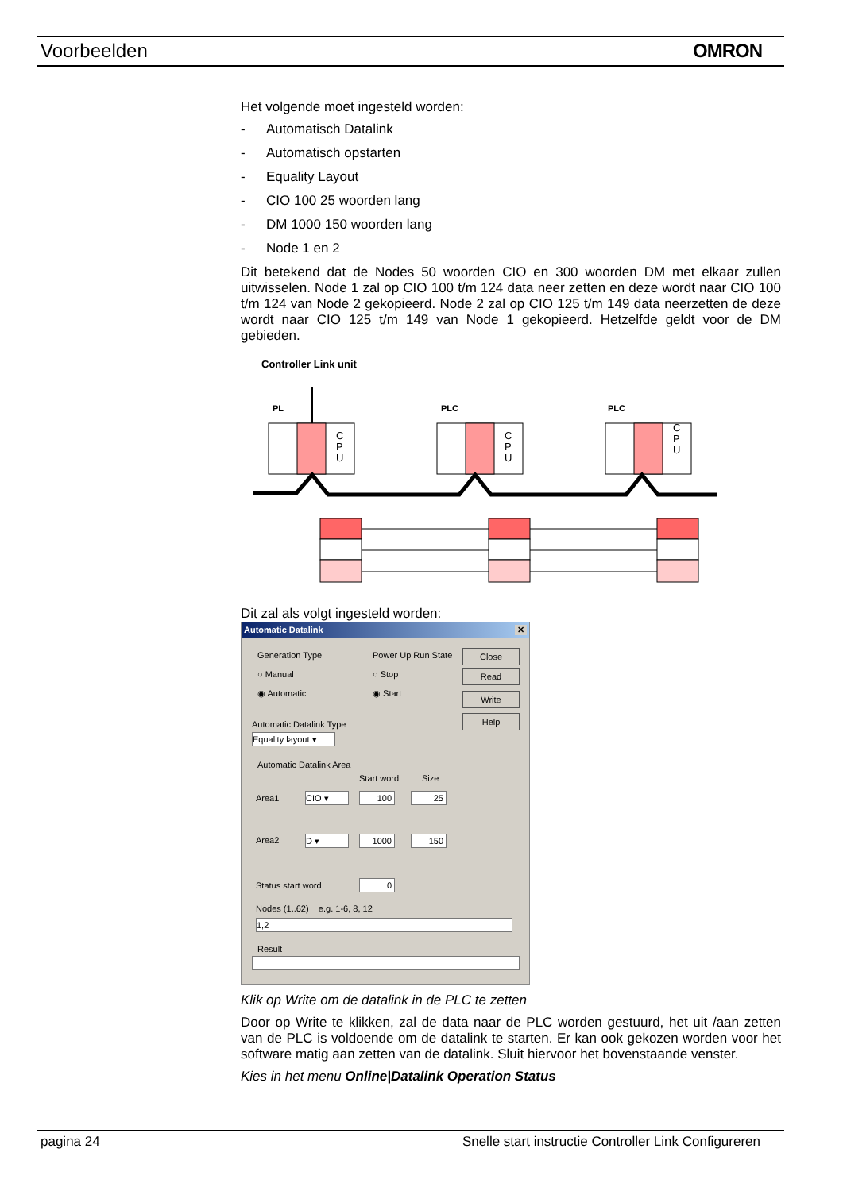Voorbeelden OMRON
Het volgende moet ingesteld worden:
- Automatisch Datalink
- Automatisch opstarten
- Equality Layout
- CIO 100 25 woorden lang
- DM 1000 150 woorden lang
- Node 1 en 2
Dit betekend dat de Nodes 50 woorden CIO en 300 woorden DM met elkaar zullen uitwisselen. Node 1 zal op CIO 100 t/m 124 data neer zetten en deze wordt naar CIO 100 t/m 124 van Node 2 gekopieerd. Node 2 zal op CIO 125 t/m 149 data neerzetten de deze wordt naar CIO 125 t/m 149 van Node 1 gekopieerd. Hetzelfde geldt voor de DM gebieden.
Controller Link unit
PL
PLC
PLC
C
P
U
C
P
U
C
P
U
Dit zal als volgt ingesteld worden:
Automatic Datalink ✕
Generation Type
○ Manual
◉ Automatic
Power Up Run State
○ Stop
◉ Start
Close
Read
Write
Help
Automatic Datalink Type
Equality layout ▾
Automatic Datalink Area
Start word Size
Area1 CIO ▾ 100 25
Area2 D ▾ 1000 150
Status start word 0
Nodes (1..62) e.g. 1-6, 8, 12
1,2
Result
Klik op Write om de datalink in de PLC te zetten
Door op Write te klikken, zal de data naar de PLC worden gestuurd, het uit /aan zetten van de PLC is voldoende om de datalink te starten. Er kan ook gekozen worden voor het software matig aan zetten van de datalink. Sluit hiervoor het bovenstaande venster.
Kies in het menu Online|Datalink Operation Status
pagina 24 Snelle start instructie Controller Link Configureren